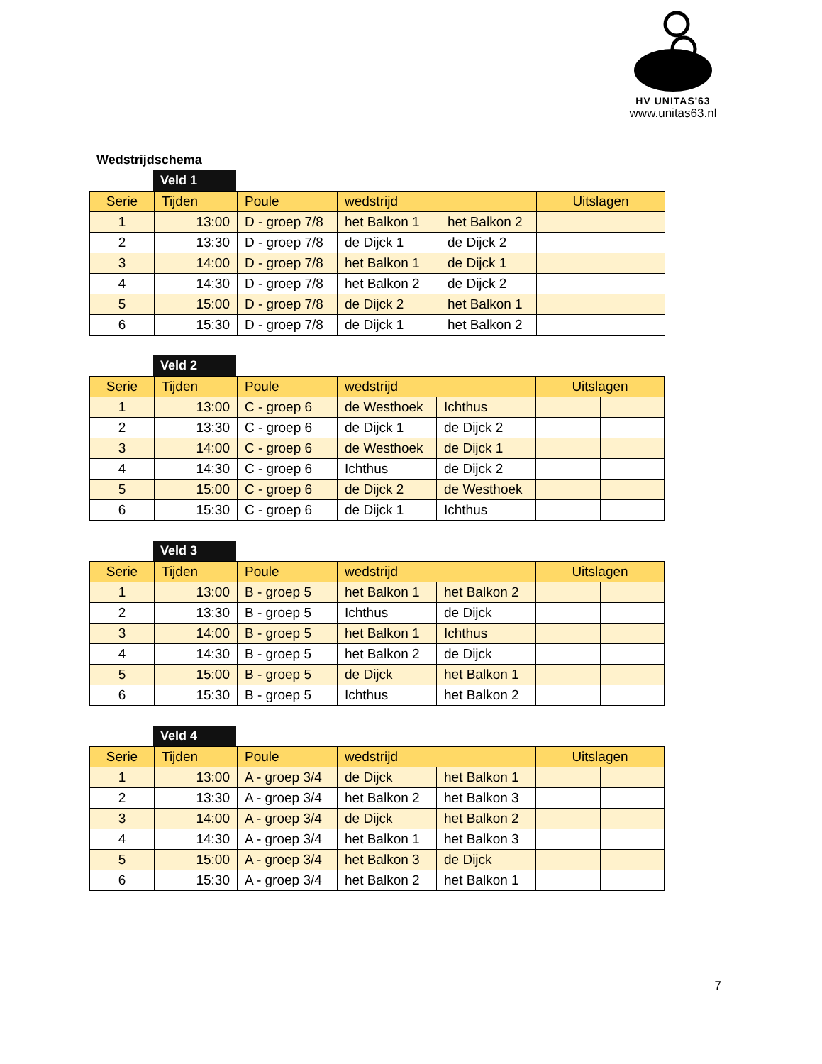HV UNITAS'63
www.unitas63.nl
Wedstrijdschema
Veld 1
| Serie | Tijden | Poule | wedstrijd | | Uitslagen | |
| --- | --- | --- | --- | --- | --- | --- |
| 1 | 13:00 | D - groep 7/8 | het Balkon 1 | het Balkon 2 | | |
| 2 | 13:30 | D - groep 7/8 | de Dijck 1 | de Dijck 2 | | |
| 3 | 14:00 | D - groep 7/8 | het Balkon 1 | de Dijck 1 | | |
| 4 | 14:30 | D - groep 7/8 | het Balkon 2 | de Dijck 2 | | |
| 5 | 15:00 | D - groep 7/8 | de Dijck 2 | het Balkon 1 | | |
| 6 | 15:30 | D - groep 7/8 | de Dijck 1 | het Balkon 2 | | |
Veld 2
| Serie | Tijden | Poule | wedstrijd | | Uitslagen | |
| --- | --- | --- | --- | --- | --- | --- |
| 1 | 13:00 | C - groep 6 | de Westhoek | Ichthus | | |
| 2 | 13:30 | C - groep 6 | de Dijck 1 | de Dijck 2 | | |
| 3 | 14:00 | C - groep 6 | de Westhoek | de Dijck 1 | | |
| 4 | 14:30 | C - groep 6 | Ichthus | de Dijck 2 | | |
| 5 | 15:00 | C - groep 6 | de Dijck 2 | de Westhoek | | |
| 6 | 15:30 | C - groep 6 | de Dijck 1 | Ichthus | | |
Veld 3
| Serie | Tijden | Poule | wedstrijd | | Uitslagen | |
| --- | --- | --- | --- | --- | --- | --- |
| 1 | 13:00 | B - groep 5 | het Balkon 1 | het Balkon 2 | | |
| 2 | 13:30 | B - groep 5 | Ichthus | de Dijck | | |
| 3 | 14:00 | B - groep 5 | het Balkon 1 | Ichthus | | |
| 4 | 14:30 | B - groep 5 | het Balkon 2 | de Dijck | | |
| 5 | 15:00 | B - groep 5 | de Dijck | het Balkon 1 | | |
| 6 | 15:30 | B - groep 5 | Ichthus | het Balkon 2 | | |
Veld 4
| Serie | Tijden | Poule | wedstrijd | | Uitslagen | |
| --- | --- | --- | --- | --- | --- | --- |
| 1 | 13:00 | A - groep 3/4 | de Dijck | het Balkon 1 | | |
| 2 | 13:30 | A - groep 3/4 | het Balkon 2 | het Balkon 3 | | |
| 3 | 14:00 | A - groep 3/4 | de Dijck | het Balkon 2 | | |
| 4 | 14:30 | A - groep 3/4 | het Balkon 1 | het Balkon 3 | | |
| 5 | 15:00 | A - groep 3/4 | het Balkon 3 | de Dijck | | |
| 6 | 15:30 | A - groep 3/4 | het Balkon 2 | het Balkon 1 | | |
7